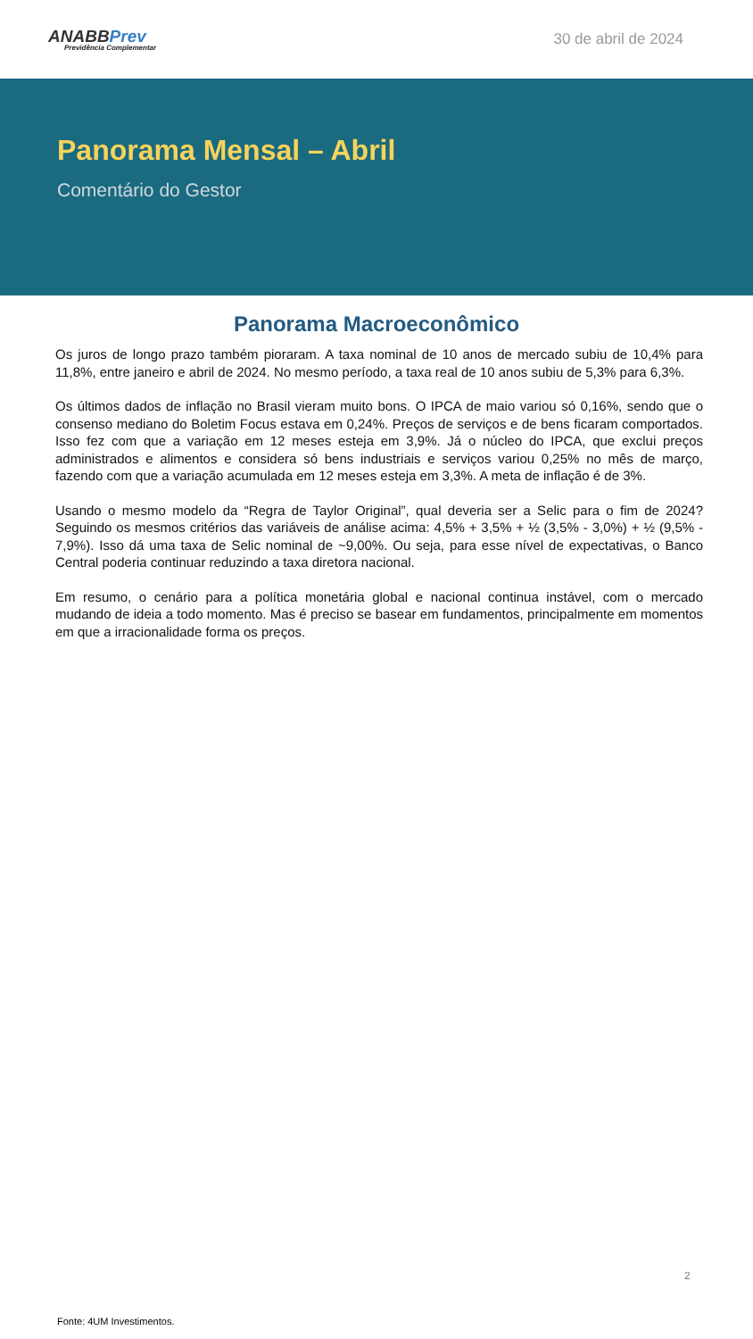ANABBPrev
Previdência Complementar
30 de abril de 2024
Panorama Mensal – Abril
Comentário do Gestor
Panorama Macroeconômico
Os juros de longo prazo também pioraram. A taxa nominal de 10 anos de mercado subiu de 10,4% para 11,8%, entre janeiro e abril de 2024. No mesmo período, a taxa real de 10 anos subiu de 5,3% para 6,3%.
Os últimos dados de inflação no Brasil vieram muito bons. O IPCA de maio variou só 0,16%, sendo que o consenso mediano do Boletim Focus estava em 0,24%. Preços de serviços e de bens ficaram comportados. Isso fez com que a variação em 12 meses esteja em 3,9%. Já o núcleo do IPCA, que exclui preços administrados e alimentos e considera só bens industriais e serviços variou 0,25% no mês de março, fazendo com que a variação acumulada em 12 meses esteja em 3,3%. A meta de inflação é de 3%.
Usando o mesmo modelo da “Regra de Taylor Original”, qual deveria ser a Selic para o fim de 2024? Seguindo os mesmos critérios das variáveis de análise acima: 4,5% + 3,5% + ½ (3,5% - 3,0%) + ½ (9,5% - 7,9%). Isso dá uma taxa de Selic nominal de ~9,00%. Ou seja, para esse nível de expectativas, o Banco Central poderia continuar reduzindo a taxa diretora nacional.
Em resumo, o cenário para a política monetária global e nacional continua instável, com o mercado mudando de ideia a todo momento. Mas é preciso se basear em fundamentos, principalmente em momentos em que a irracionalidade forma os preços.
2
Fonte: 4UM Investimentos.